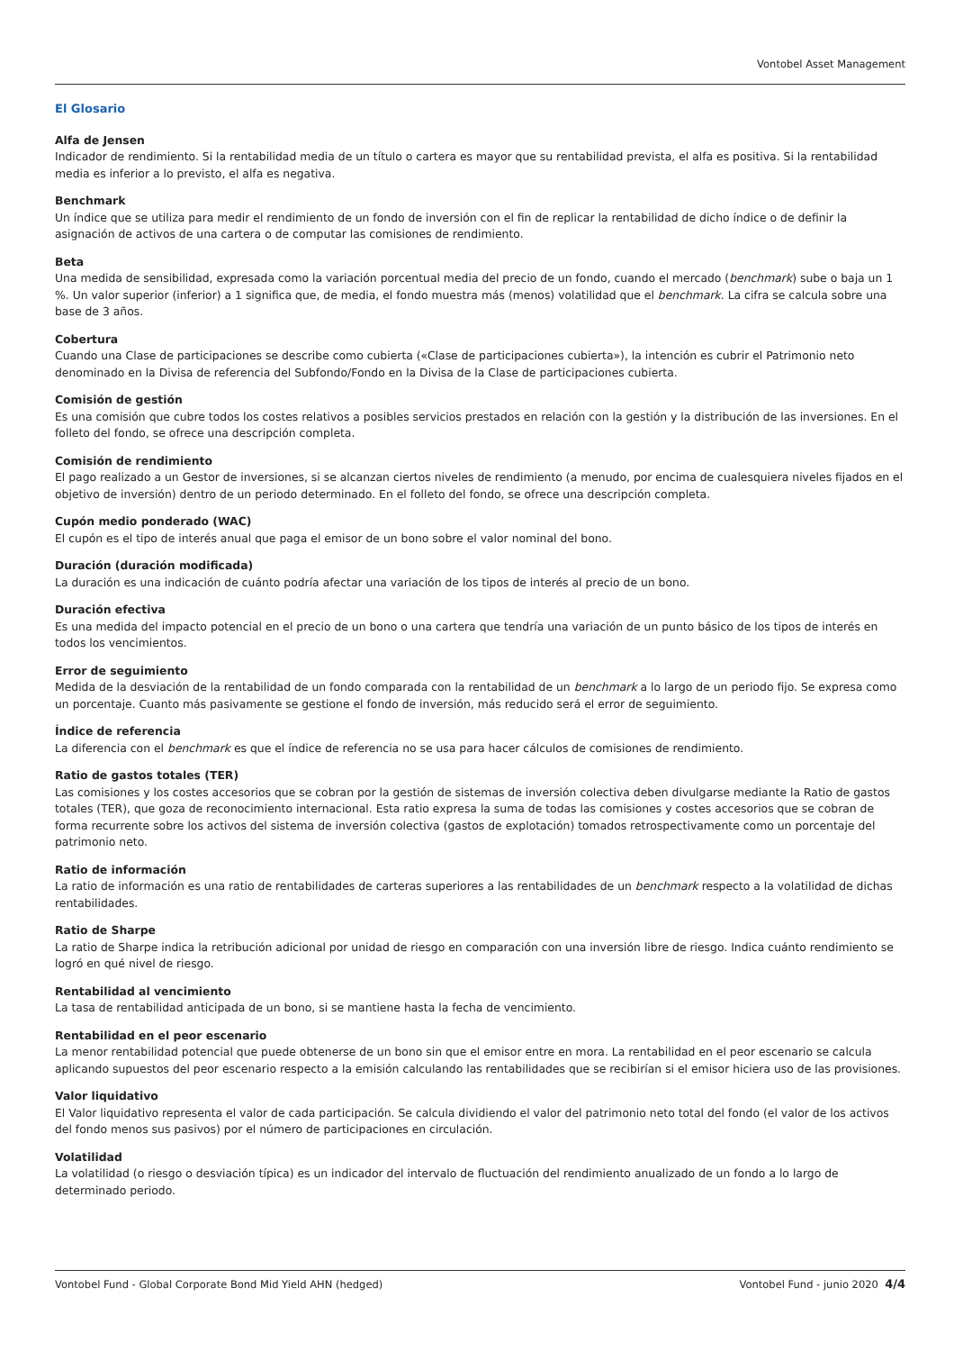Vontobel Asset Management
El Glosario
Alfa de Jensen
Indicador de rendimiento. Si la rentabilidad media de un título o cartera es mayor que su rentabilidad prevista, el alfa es positiva. Si la rentabilidad media es inferior a lo previsto, el alfa es negativa.
Benchmark
Un índice que se utiliza para medir el rendimiento de un fondo de inversión con el fin de replicar la rentabilidad de dicho índice o de definir la asignación de activos de una cartera o de computar las comisiones de rendimiento.
Beta
Una medida de sensibilidad, expresada como la variación porcentual media del precio de un fondo, cuando el mercado (benchmark) sube o baja un 1 %. Un valor superior (inferior) a 1 significa que, de media, el fondo muestra más (menos) volatilidad que el benchmark. La cifra se calcula sobre una base de 3 años.
Cobertura
Cuando una Clase de participaciones se describe como cubierta («Clase de participaciones cubierta»), la intención es cubrir el Patrimonio neto denominado en la Divisa de referencia del Subfondo/Fondo en la Divisa de la Clase de participaciones cubierta.
Comisión de gestión
Es una comisión que cubre todos los costes relativos a posibles servicios prestados en relación con la gestión y la distribución de las inversiones. En el folleto del fondo, se ofrece una descripción completa.
Comisión de rendimiento
El pago realizado a un Gestor de inversiones, si se alcanzan ciertos niveles de rendimiento (a menudo, por encima de cualesquiera niveles fijados en el objetivo de inversión) dentro de un periodo determinado. En el folleto del fondo, se ofrece una descripción completa.
Cupón medio ponderado (WAC)
El cupón es el tipo de interés anual que paga el emisor de un bono sobre el valor nominal del bono.
Duración (duración modificada)
La duración es una indicación de cuánto podría afectar una variación de los tipos de interés al precio de un bono.
Duración efectiva
Es una medida del impacto potencial en el precio de un bono o una cartera que tendría una variación de un punto básico de los tipos de interés en todos los vencimientos.
Error de seguimiento
Medida de la desviación de la rentabilidad de un fondo comparada con la rentabilidad de un benchmark a lo largo de un periodo fijo. Se expresa como un porcentaje. Cuanto más pasivamente se gestione el fondo de inversión, más reducido será el error de seguimiento.
Índice de referencia
La diferencia con el benchmark es que el índice de referencia no se usa para hacer cálculos de comisiones de rendimiento.
Ratio de gastos totales (TER)
Las comisiones y los costes accesorios que se cobran por la gestión de sistemas de inversión colectiva deben divulgarse mediante la Ratio de gastos totales (TER), que goza de reconocimiento internacional. Esta ratio expresa la suma de todas las comisiones y costes accesorios que se cobran de forma recurrente sobre los activos del sistema de inversión colectiva (gastos de explotación) tomados retrospectivamente como un porcentaje del patrimonio neto.
Ratio de información
La ratio de información es una ratio de rentabilidades de carteras superiores a las rentabilidades de un benchmark respecto a la volatilidad de dichas rentabilidades.
Ratio de Sharpe
La ratio de Sharpe indica la retribución adicional por unidad de riesgo en comparación con una inversión libre de riesgo. Indica cuánto rendimiento se logró en qué nivel de riesgo.
Rentabilidad al vencimiento
La tasa de rentabilidad anticipada de un bono, si se mantiene hasta la fecha de vencimiento.
Rentabilidad en el peor escenario
La menor rentabilidad potencial que puede obtenerse de un bono sin que el emisor entre en mora. La rentabilidad en el peor escenario se calcula aplicando supuestos del peor escenario respecto a la emisión calculando las rentabilidades que se recibirían si el emisor hiciera uso de las provisiones.
Valor liquidativo
El Valor liquidativo representa el valor de cada participación. Se calcula dividiendo el valor del patrimonio neto total del fondo (el valor de los activos del fondo menos sus pasivos) por el número de participaciones en circulación.
Volatilidad
La volatilidad (o riesgo o desviación típica) es un indicador del intervalo de fluctuación del rendimiento anualizado de un fondo a lo largo de determinado periodo.
Vontobel Fund - Global Corporate Bond Mid Yield AHN (hedged) Vontobel Fund - junio 2020 4/4